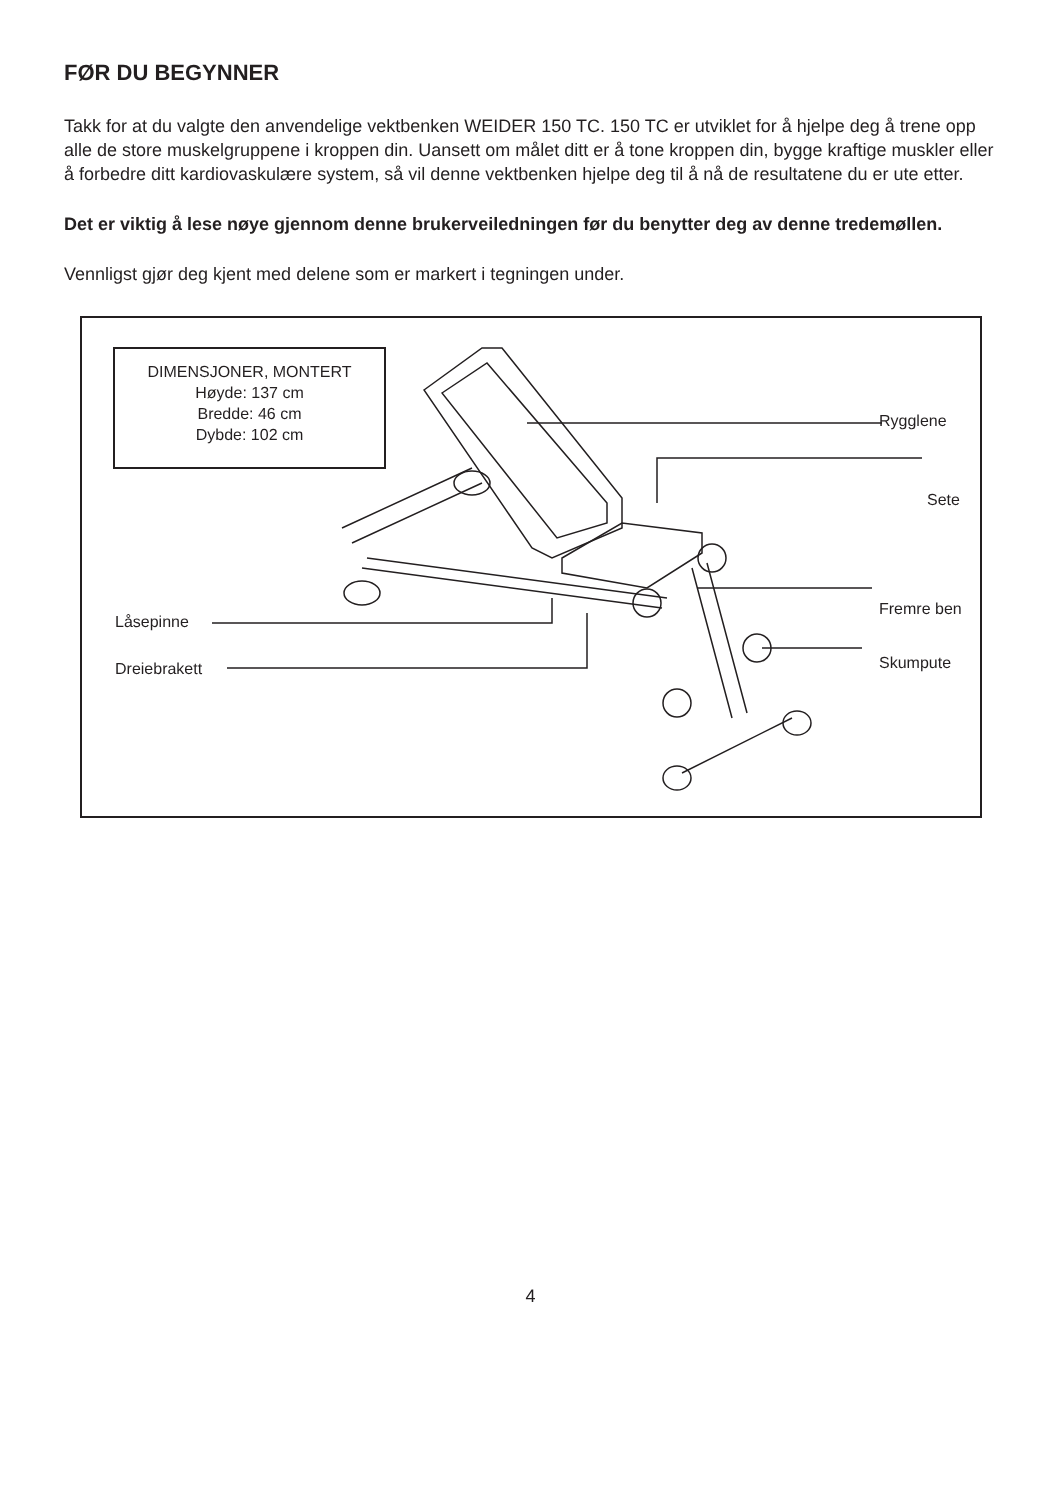FØR DU BEGYNNER
Takk for at du valgte den anvendelige vektbenken WEIDER 150 TC. 150 TC er utviklet for å hjelpe deg å trene opp alle de store muskelgruppene i kroppen din. Uansett om målet ditt er å tone kroppen din, bygge kraftige muskler eller å forbedre ditt kardiovaskulære system, så vil denne vektbenken hjelpe deg til å nå de resultatene du er ute etter.
Det er viktig å lese nøye gjennom denne brukerveiledningen før du benytter deg av denne tredemøllen.
Vennligst gjør deg kjent med delene som er markert i tegningen under.
DIMENSJONER, MONTERT
Høyde: 137 cm
Bredde: 46 cm
Dybde: 102 cm
Rygglene
Sete
Fremre ben
Skumpute
Låsepinne
Dreiebrakett
4